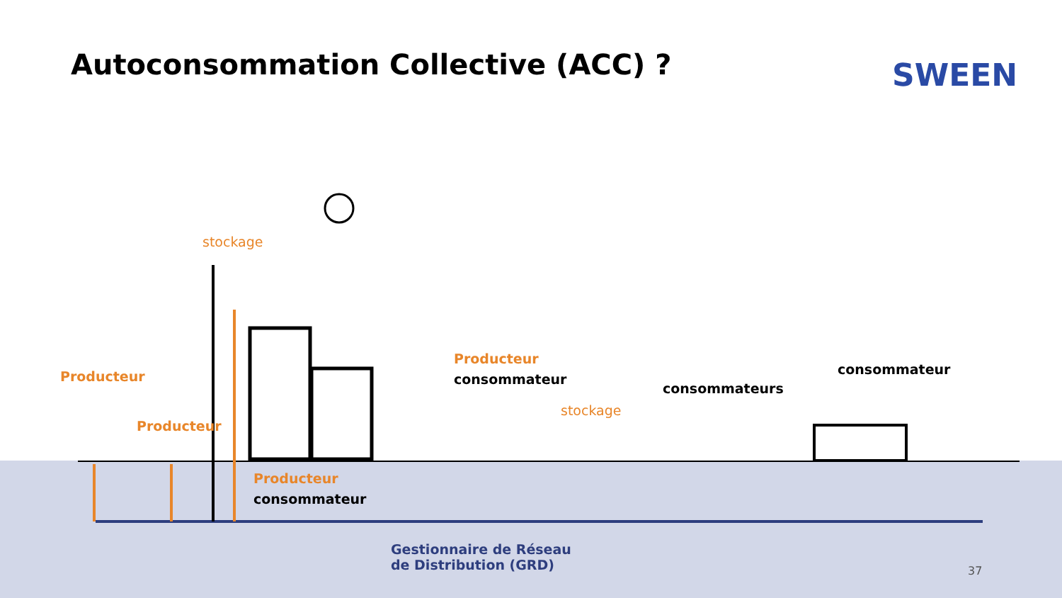Autoconsommation Collective (ACC) ?
SWEEN
stockage
Producteur
Producteur
Producteur
consommateur
stockage
consommateurs
consommateur
Producteur
consommateur
Gestionnaire de Réseau
de Distribution (GRD)
37